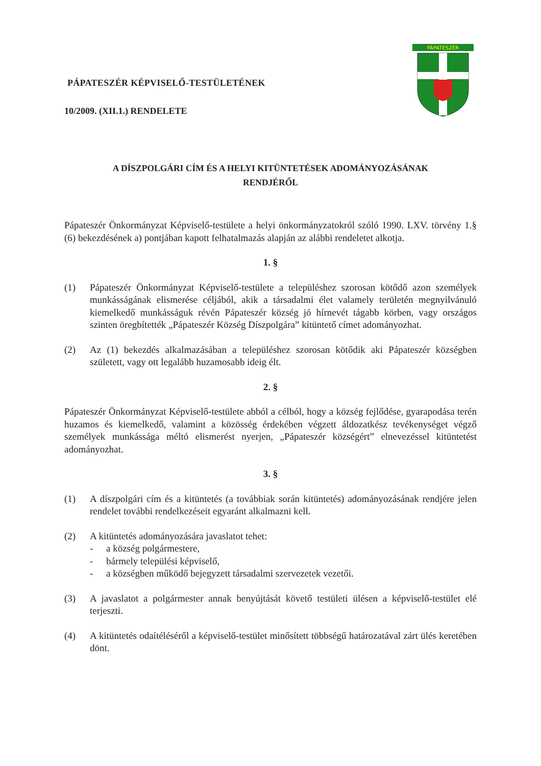PÁPATESZÉR KÉPVISELŐ-TESTÜLETÉNEK
10/2009. (XII.1.) RENDELETE
PÁPATESZÉR
A DÍSZPOLGÁRI CÍM ÉS A HELYI KITÜNTETÉSEK ADOMÁNYOZÁSÁNAK
RENDJÉRŐL
Pápateszér Önkormányzat Képviselő-testülete a helyi önkormányzatokról szóló 1990. LXV. törvény 1.§ (6) bekezdésének a) pontjában kapott felhatalmazás alapján az alábbi rendeletet alkotja.
1. §
(1) Pápateszér Önkormányzat Képviselő-testülete a településhez szorosan kötődő azon személyek munkásságának elismerése céljából, akik a társadalmi élet valamely területén megnyilvánuló kiemelkedő munkásságuk révén Pápateszér község jó hírnevét tágabb körben, vagy országos szinten öregbítették „Pápateszér Község Díszpolgára” kitüntető címet adományozhat.
(2) Az (1) bekezdés alkalmazásában a településhez szorosan kötődik aki Pápateszér községben született, vagy ott legalább huzamosabb ideig élt.
2. §
Pápateszér Önkormányzat Képviselő-testülete abból a célból, hogy a község fejlődése, gyarapodása terén huzamos és kiemelkedő, valamint a közösség érdekében végzett áldozatkész tevékenységet végző személyek munkássága méltó elismerést nyerjen, „Pápateszér községért” elnevezéssel kitüntetést adományozhat.
3. §
(1) A díszpolgári cím és a kitüntetés (a továbbiak során kitüntetés) adományozásának rendjére jelen rendelet további rendelkezéseit egyaránt alkalmazni kell.
(2) A kitüntetés adományozására javaslatot tehet:
- a község polgármestere,
- bármely települési képviselő,
- a községben működő bejegyzett társadalmi szervezetek vezetői.
(3) A javaslatot a polgármester annak benyújtását követő testületi ülésen a képviselő-testület elé terjeszti.
(4) A kitüntetés odaítéléséről a képviselő-testület minősített többségű határozatával zárt ülés keretében dönt.